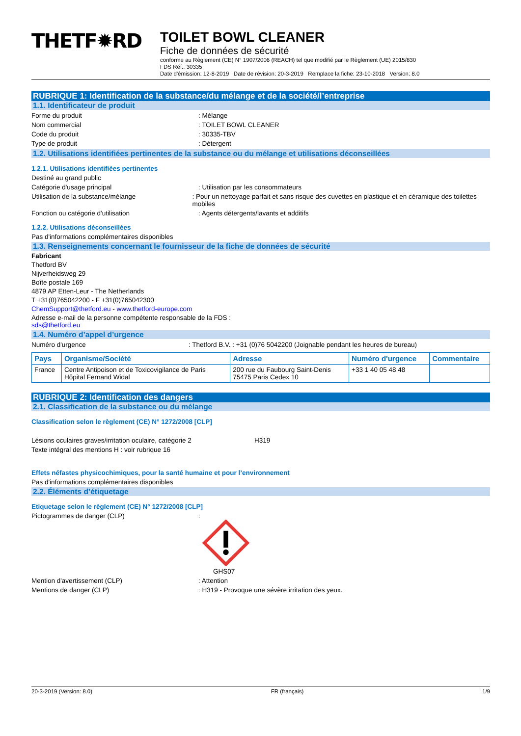THETF✹RD
TOILET BOWL CLEANER
Fiche de données de sécurité
conforme au Règlement (CE) N° 1907/2006 (REACH) tel que modifié par le Règlement (UE) 2015/830
FDS Réf.: 30335
Date d'émission: 12-8-2019 Date de révision: 20-3-2019 Remplace la fiche: 23-10-2018 Version: 8.0
RUBRIQUE 1: Identification de la substance/du mélange et de la société/l’entreprise
1.1. Identificateur de produit
Forme du produit : Mélange
Nom commercial : TOILET BOWL CLEANER
Code du produit : 30335-TBV
Type de produit : Détergent
1.2. Utilisations identifiées pertinentes de la substance ou du mélange et utilisations déconseillées
1.2.1. Utilisations identifiées pertinentes
Destiné au grand public
Catégorie d'usage principal : Utilisation par les consommateurs
Utilisation de la substance/mélange : Pour un nettoyage parfait et sans risque des cuvettes en plastique et en céramique des toilettes mobiles
Fonction ou catégorie d'utilisation : Agents détergents/lavants et additifs
1.2.2. Utilisations déconseillées
Pas d'informations complémentaires disponibles
1.3. Renseignements concernant le fournisseur de la fiche de données de sécurité
Fabricant
Thetford BV
Nijverheidsweg 29
Boîte postale 169
4879 AP Etten-Leur - The Netherlands
T +31(0)765042200 - F +31(0)765042300
ChemSupport@thetford.eu - www.thetford-europe.com
Adresse e-mail de la personne compétente responsable de la FDS :
sds@thetford.eu
1.4. Numéro d’appel d’urgence
Numéro d'urgence : Thetford B.V. : +31 (0)76 5042200 (Joignable pendant les heures de bureau)
| Pays | Organisme/Société | Adresse | Numéro d'urgence | Commentaire |
| --- | --- | --- | --- | --- |
| France | Centre Antipoison et de Toxicovigilance de Paris Hôpital Fernand Widal | 200 rue du Faubourg Saint-Denis 75475 Paris Cedex 10 | +33 1 40 05 48 48 | |
RUBRIQUE 2: Identification des dangers
2.1. Classification de la substance ou du mélange
Classification selon le règlement (CE) N° 1272/2008 [CLP]
Lésions oculaires graves/irritation oculaire, catégorie 2
H319
Texte intégral des mentions H : voir rubrique 16
Effets néfastes physicochimiques, pour la santé humaine et pour l’environnement
Pas d'informations complémentaires disponibles
2.2. Éléments d’étiquetage
Etiquetage selon le règlement (CE) N° 1272/2008 [CLP]
Pictogrammes de danger (CLP) :
GHS07
Mention d'avertissement (CLP) : Attention
Mentions de danger (CLP) : H319 - Provoque une sévère irritation des yeux.
20-3-2019 (Version: 8.0) FR (français) 1/9